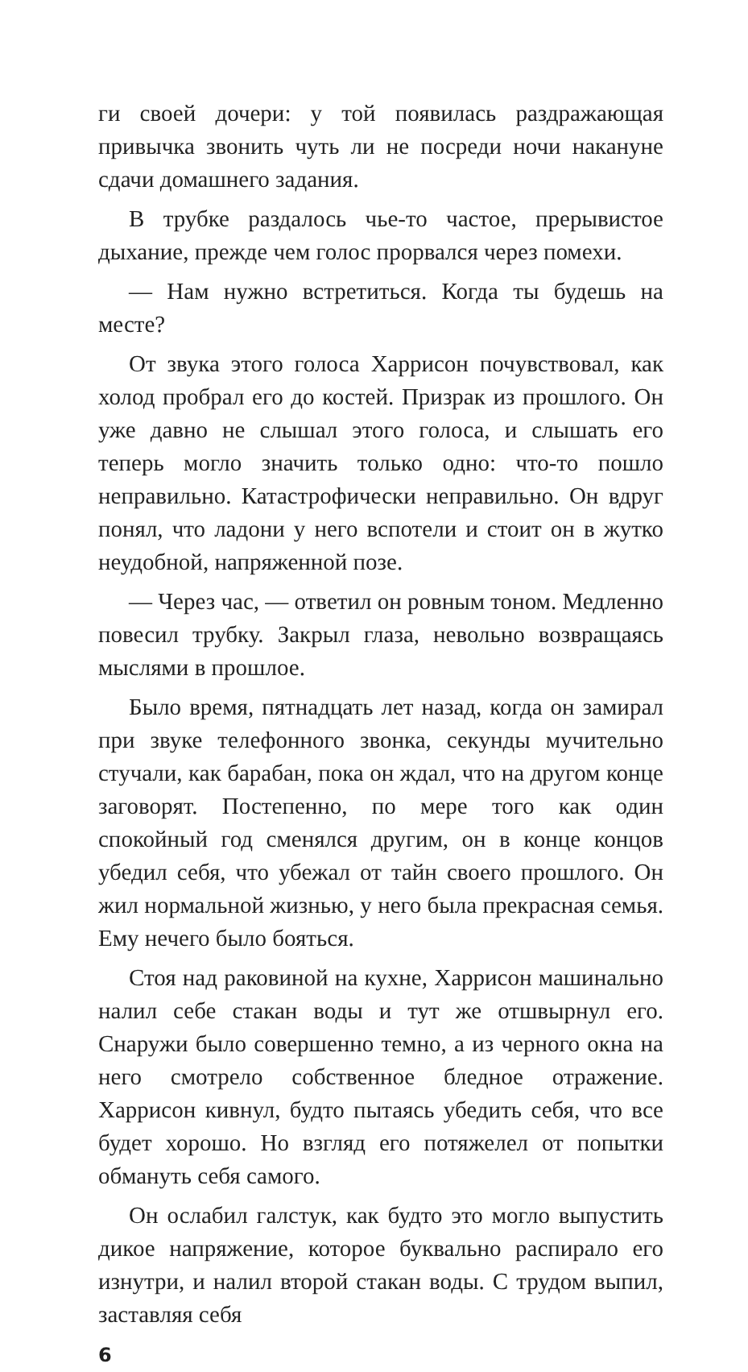ги своей дочери: у той появилась раздражающая привычка звонить чуть ли не посреди ночи накануне сдачи домашнего задания.
В трубке раздалось чье-то частое, прерывистое дыхание, прежде чем голос прорвался через помехи.
— Нам нужно встретиться. Когда ты будешь на месте?
От звука этого голоса Харрисон почувствовал, как холод пробрал его до костей. Призрак из прошлого. Он уже давно не слышал этого голоса, и слышать его теперь могло значить только одно: что-то пошло неправильно. Катастрофически неправильно. Он вдруг понял, что ладони у него вспотели и стоит он в жутко неудобной, напряженной позе.
— Через час, — ответил он ровным тоном. Медленно повесил трубку. Закрыл глаза, невольно возвращаясь мыслями в прошлое.
Было время, пятнадцать лет назад, когда он замирал при звуке телефонного звонка, секунды мучительно стучали, как барабан, пока он ждал, что на другом конце заговорят. Постепенно, по мере того как один спокойный год сменялся другим, он в конце концов убедил себя, что убежал от тайн своего прошлого. Он жил нормальной жизнью, у него была прекрасная семья. Ему нечего было бояться.
Стоя над раковиной на кухне, Харрисон машинально налил себе стакан воды и тут же отшвырнул его. Снаружи было совершенно темно, а из черного окна на него смотрело собственное бледное отражение. Харрисон кивнул, будто пытаясь убедить себя, что все будет хорошо. Но взгляд его потяжелел от попытки обмануть себя самого.
Он ослабил галстук, как будто это могло выпустить дикое напряжение, которое буквально распирало его изнутри, и налил второй стакан воды. С трудом выпил, заставляя себя
6